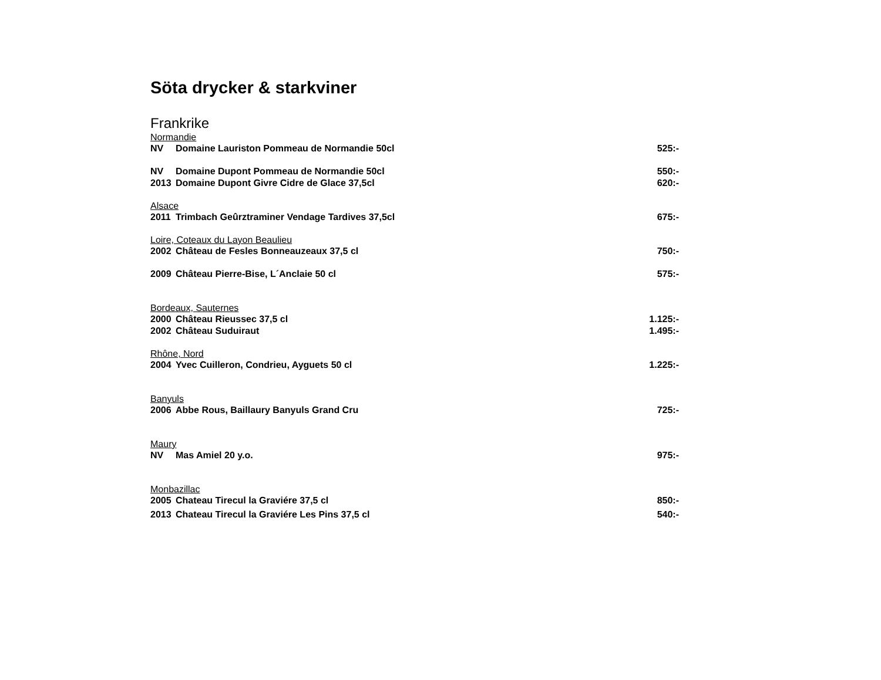Söta drycker & starkviner
Frankrike
Normandie
NV Domaine Lauriston Pommeau de Normandie 50cl 525:-
NV Domaine Dupont Pommeau de Normandie 50cl 550:-
2013 Domaine Dupont Givre Cidre de Glace 37,5cl 620:-
Alsace
2011 Trimbach Geûrztraminer Vendage Tardives 37,5cl 675:-
Loire, Coteaux du Layon Beaulieu
2002 Château de Fesles Bonneauzeaux 37,5 cl 750:-
2009 Château Pierre-Bise, L´Anclaie 50 cl 575:-
Bordeaux, Sauternes
2000 Château Rieussec 37,5 cl 1.125:-
2002 Château Suduiraut 1.495:-
Rhône, Nord
2004 Yvec Cuilleron, Condrieu, Ayguets 50 cl 1.225:-
Banyuls
2006 Abbe Rous, Baillaury Banyuls Grand Cru 725:-
Maury
NV Mas Amiel 20 y.o. 975:-
Monbazillac
2005 Chateau Tirecul la Graviére 37,5 cl 850:-
2013 Chateau Tirecul la Graviére Les Pins 37,5 cl 540:-